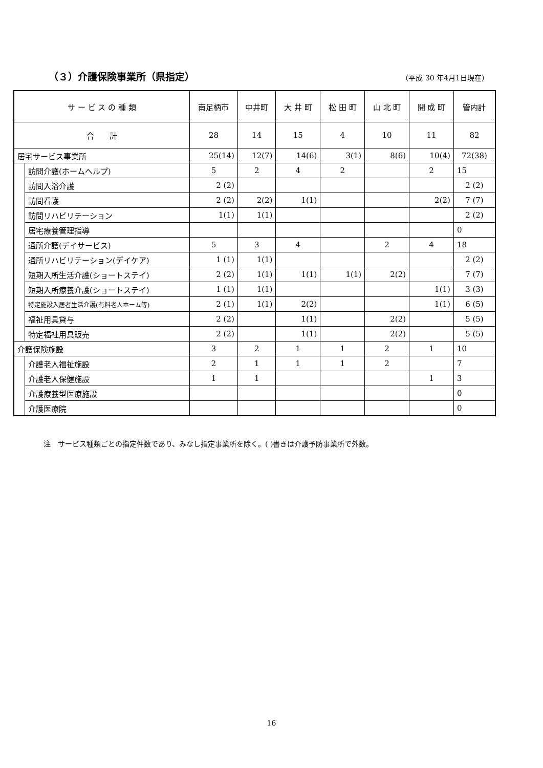（３）介護保険事業所（県指定） （平成 30 年4月1日現在）
| サ ー ビ ス の 種 類 | | 南足柄市 | 中井町 | 大 井 町 | 松 田 町 | 山 北 町 | 開 成 町 | 管内計 |
| --- | --- | --- | --- | --- | --- | --- | --- | --- |
| 合 計 | | 28 | 14 | 15 | 4 | 10 | 11 | 82 |
| 居宅サービス事業所 | | 25(14) | 12(7) | 14(6) | 3(1) | 8(6) | 10(4) | 72(38) |
| | 訪問介護(ホームヘルプ) | 5 | 2 | 4 | 2 | | 2 | 15 |
| | 訪問入浴介護 | 2 (2) | | | | | | 2 (2) |
| | 訪問看護 | 2 (2) | 2(2) | 1(1) | | | 2(2) | 7 (7) |
| | 訪問リハビリテーション | 1(1) | 1(1) | | | | | 2 (2) |
| | 居宅療養管理指導 | | | | | | | 0 |
| | 通所介護(デイサービス) | 5 | 3 | 4 | | 2 | 4 | 18 |
| | 通所リハビリテーション(デイケア) | 1 (1) | 1(1) | | | | | 2 (2) |
| | 短期入所生活介護(ショートステイ) | 2 (2) | 1(1) | 1(1) | 1(1) | 2(2) | | 7 (7) |
| | 短期入所療養介護(ショートステイ) | 1 (1) | 1(1) | | | | 1(1) | 3 (3) |
| | 特定施設入居者生活介護(有料老人ホーム等) | 2 (1) | 1(1) | 2(2) | | | 1(1) | 6 (5) |
| | 福祉用具貸与 | 2 (2) | | 1(1) | | 2(2) | | 5 (5) |
| | 特定福祉用具販売 | 2 (2) | | 1(1) | | 2(2) | | 5 (5) |
| 介護保険施設 | | 3 | 2 | 1 | 1 | 2 | 1 | 10 |
| | 介護老人福祉施設 | 2 | 1 | 1 | 1 | 2 | | 7 |
| | 介護老人保健施設 | 1 | 1 | | | | 1 | 3 |
| | 介護療養型医療施設 | | | | | | | 0 |
| | 介護医療院 | | | | | | | 0 |
注　サービス種類ごとの指定件数であり、みなし指定事業所を除く。( )書きは介護予防事業所で外数。
16